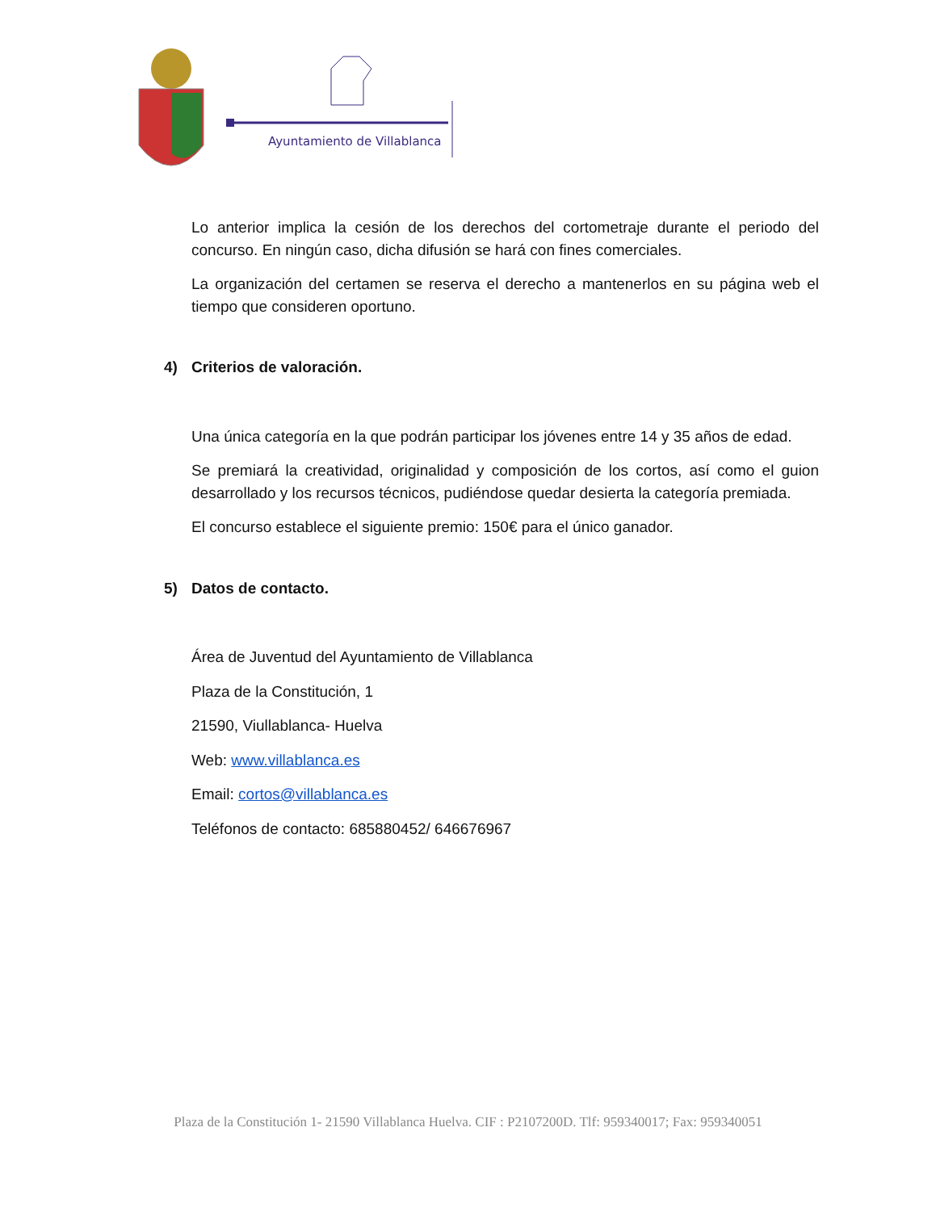Ayuntamiento de Villablanca
Lo anterior implica la cesión de los derechos del cortometraje durante el periodo del concurso. En ningún caso, dicha difusión se hará con fines comerciales.
La organización del certamen se reserva el derecho a mantenerlos en su página web el tiempo que consideren oportuno.
4) Criterios de valoración.
Una única categoría en la que podrán participar los jóvenes entre 14 y 35 años de edad.
Se premiará la creatividad, originalidad y composición de los cortos, así como el guion desarrollado y los recursos técnicos, pudiéndose quedar desierta la categoría premiada.
El concurso establece el siguiente premio: 150€ para el único ganador.
5) Datos de contacto.
Área de Juventud del Ayuntamiento de Villablanca
Plaza de la Constitución, 1
21590, Viullablanca- Huelva
Web: www.villablanca.es
Email: cortos@villablanca.es
Teléfonos de contacto: 685880452/ 646676967
Plaza de la Constitución 1- 21590 Villablanca Huelva. CIF : P2107200D. Tlf: 959340017; Fax: 959340051